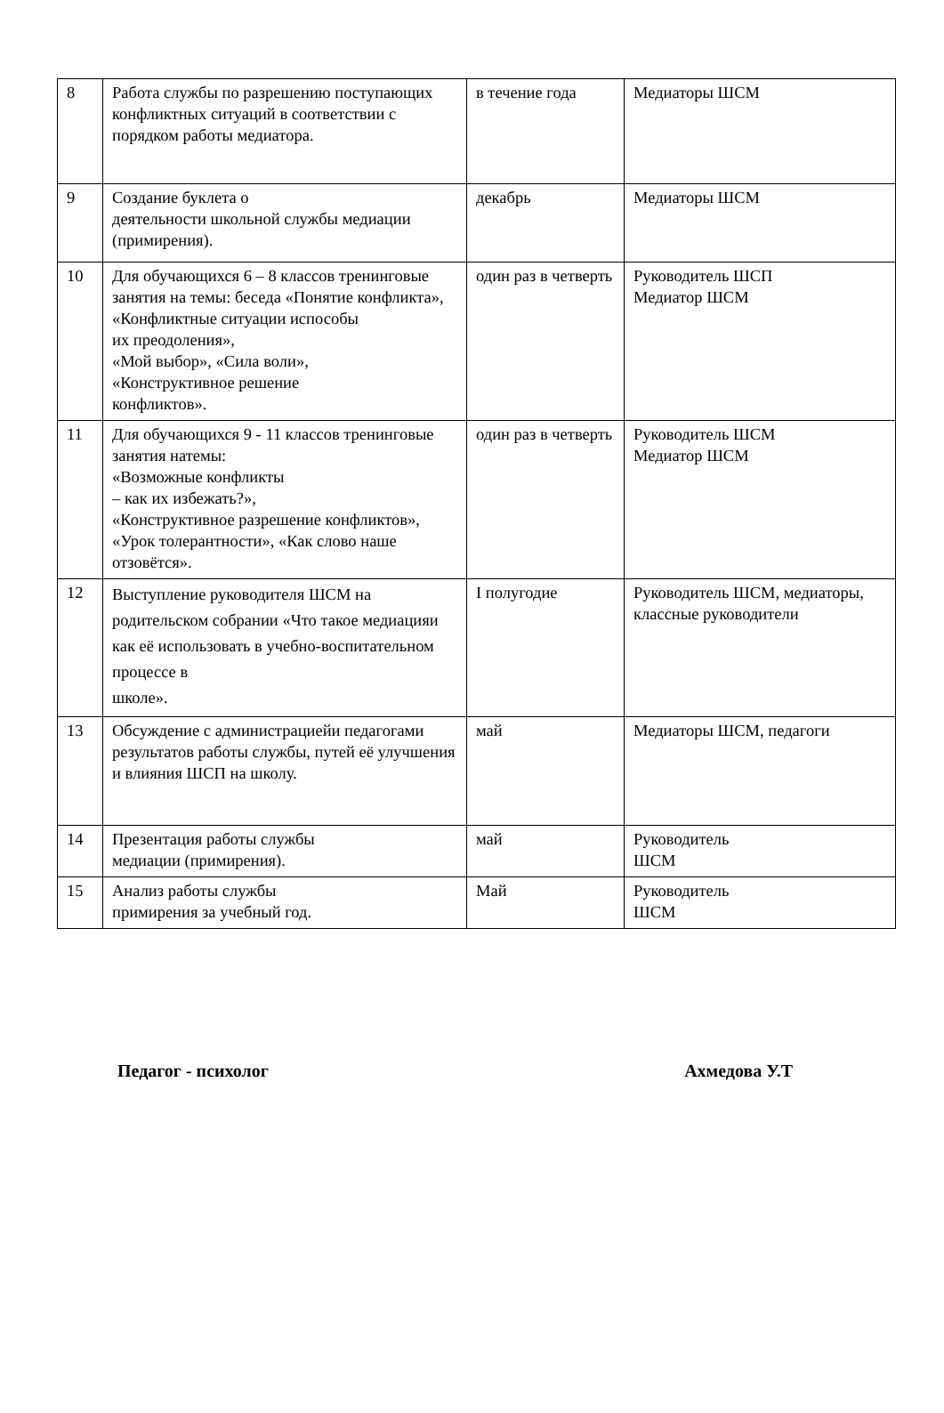| 8 | Работа службы по разрешению поступающих конфликтных ситуаций в соответствии с порядком работы медиатора. | в течение года | Медиаторы ШСМ |
| 9 | Создание буклета о деятельности школьной службы медиации (примирения). | декабрь | Медиаторы ШСМ |
| 10 | Для обучающихся 6 – 8 классов тренинговые занятия на темы: беседа «Понятие конфликта», «Конфликтные ситуации испособы их преодоления», «Мой выбор», «Сила воли», «Конструктивное решение конфликтов». | один раз в четверть | Руководитель ШСП Медиатор ШСМ |
| 11 | Для обучающихся 9 - 11 классов тренинговые занятия натемы: «Возможные конфликты – как их избежать?», «Конструктивное разрешение конфликтов», «Урок толерантности», «Как слово наше отзовётся». | один раз в четверть | Руководитель ШСМ Медиатор ШСМ |
| 12 | Выступление руководителя ШСМ на родительском собрании «Что такое медиацияи как её использовать в учебно-воспитательном процессе в школе». | I полугодие | Руководитель ШСМ, медиаторы, классные руководители |
| 13 | Обсуждение с администрациейи педагогами результатов работы службы, путей её улучшения и влияния ШСП на школу. | май | Медиаторы ШСМ, педагоги |
| 14 | Презентация работы службы медиации (примирения). | май | Руководитель ШСМ |
| 15 | Анализ работы службы примирения за учебный год. | Май | Руководитель ШСМ |
Педагог - психолог Ахмедова У.Т